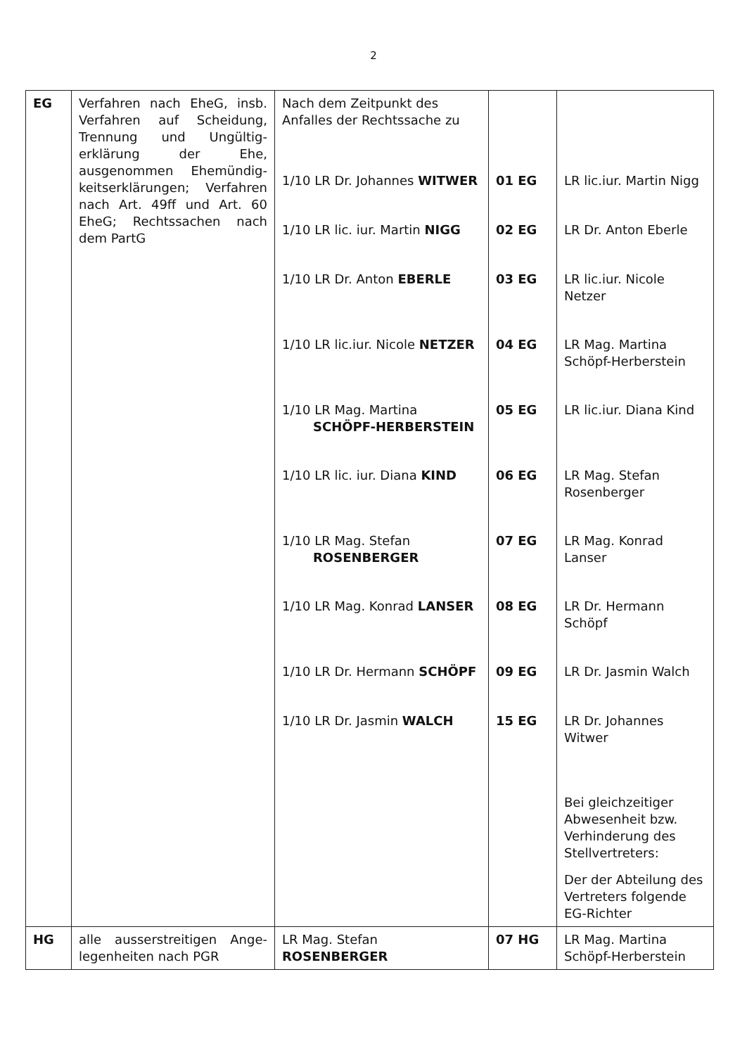2
| EG | Verfahren nach EheG, insb. Verfahren auf Scheidung, Trennung und Ungültig-erklärung der Ehe, ausgenommen Ehemündig-keitserklärungen; Verfahren nach Art. 49ff und Art. 60 EheG; Rechtssachen nach dem PartG | Nach dem Zeitpunkt des Anfalles der Rechtssache zu 1/10 LR Dr. Johannes WITWER 1/10 LR lic. iur. Martin NIGG 1/10 LR Dr. Anton EBERLE 1/10 LR lic.iur. Nicole NETZER 1/10 LR Mag. Martina SCHÖPF-HERBERSTEIN 1/10 LR lic. iur. Diana KIND 1/10 LR Mag. Stefan ROSENBERGER 1/10 LR Mag. Konrad LANSER 1/10 LR Dr. Hermann SCHÖPF 1/10 LR Dr. Jasmin WALCH | 01 EG 02 EG 03 EG 04 EG 05 EG 06 EG 07 EG 08 EG 09 EG 15 EG | LR lic.iur. Martin Nigg LR Dr. Anton Eberle LR lic.iur. Nicole Netzer LR Mag. Martina Schöpf-Herberstein LR lic.iur. Diana Kind LR Mag. Stefan Rosenberger LR Mag. Konrad Lanser LR Dr. Hermann Schöpf LR Dr. Jasmin Walch LR Dr. Johannes Witwer Bei gleichzeitiger Abwesenheit bzw. Verhinderung des Stellvertreters: Der der Abteilung des Vertreters folgende EG-Richter |
| HG | alle ausserstreitigen Ange-legenheiten nach PGR | LR Mag. Stefan ROSENBERGER | 07 HG | LR Mag. Martina Schöpf-Herberstein |